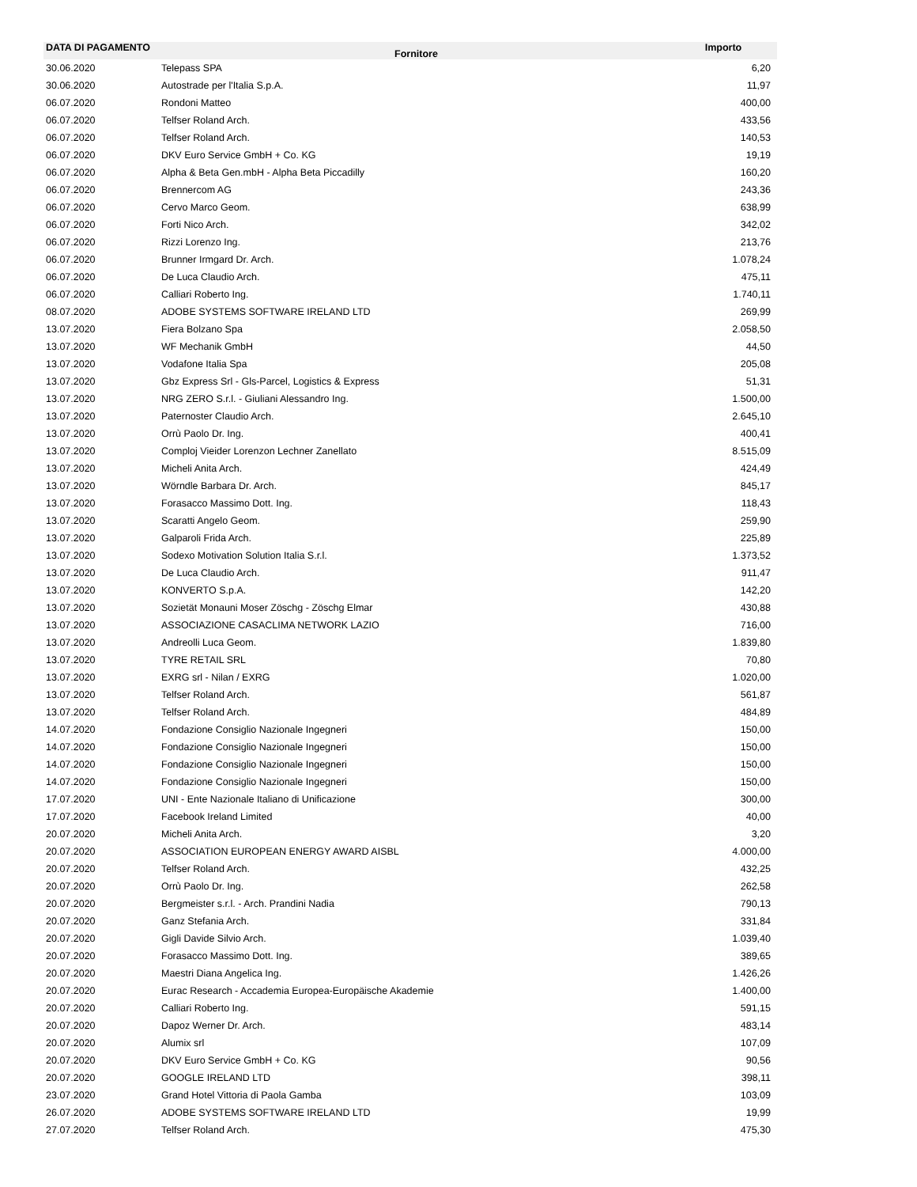| DATA DI PAGAMENTO | Fornitore | Importo |
| --- | --- | --- |
| 30.06.2020 | Telepass SPA | 6,20 |
| 30.06.2020 | Autostrade per l'Italia S.p.A. | 11,97 |
| 06.07.2020 | Rondoni Matteo | 400,00 |
| 06.07.2020 | Telfser Roland Arch. | 433,56 |
| 06.07.2020 | Telfser Roland Arch. | 140,53 |
| 06.07.2020 | DKV Euro Service GmbH + Co. KG | 19,19 |
| 06.07.2020 | Alpha & Beta Gen.mbH - Alpha Beta Piccadilly | 160,20 |
| 06.07.2020 | Brennercom AG | 243,36 |
| 06.07.2020 | Cervo Marco Geom. | 638,99 |
| 06.07.2020 | Forti Nico Arch. | 342,02 |
| 06.07.2020 | Rizzi Lorenzo Ing. | 213,76 |
| 06.07.2020 | Brunner Irmgard Dr. Arch. | 1.078,24 |
| 06.07.2020 | De Luca Claudio Arch. | 475,11 |
| 06.07.2020 | Calliari Roberto Ing. | 1.740,11 |
| 08.07.2020 | ADOBE SYSTEMS SOFTWARE IRELAND LTD | 269,99 |
| 13.07.2020 | Fiera Bolzano Spa | 2.058,50 |
| 13.07.2020 | WF Mechanik GmbH | 44,50 |
| 13.07.2020 | Vodafone Italia Spa | 205,08 |
| 13.07.2020 | Gbz Express Srl - Gls-Parcel, Logistics & Express | 51,31 |
| 13.07.2020 | NRG ZERO S.r.l. - Giuliani Alessandro Ing. | 1.500,00 |
| 13.07.2020 | Paternoster Claudio Arch. | 2.645,10 |
| 13.07.2020 | Orrù Paolo Dr. Ing. | 400,41 |
| 13.07.2020 | Comploj Vieider Lorenzon Lechner Zanellato | 8.515,09 |
| 13.07.2020 | Micheli Anita Arch. | 424,49 |
| 13.07.2020 | Wörndle Barbara Dr. Arch. | 845,17 |
| 13.07.2020 | Forasacco Massimo Dott. Ing. | 118,43 |
| 13.07.2020 | Scaratti Angelo Geom. | 259,90 |
| 13.07.2020 | Galparoli Frida Arch. | 225,89 |
| 13.07.2020 | Sodexo Motivation Solution Italia S.r.l. | 1.373,52 |
| 13.07.2020 | De Luca Claudio Arch. | 911,47 |
| 13.07.2020 | KONVERTO S.p.A. | 142,20 |
| 13.07.2020 | Sozietät Monauni Moser Zöschg - Zöschg Elmar | 430,88 |
| 13.07.2020 | ASSOCIAZIONE CASACLIMA NETWORK LAZIO | 716,00 |
| 13.07.2020 | Andreolli Luca Geom. | 1.839,80 |
| 13.07.2020 | TYRE RETAIL SRL | 70,80 |
| 13.07.2020 | EXRG srl - Nilan / EXRG | 1.020,00 |
| 13.07.2020 | Telfser Roland Arch. | 561,87 |
| 13.07.2020 | Telfser Roland Arch. | 484,89 |
| 14.07.2020 | Fondazione Consiglio Nazionale Ingegneri | 150,00 |
| 14.07.2020 | Fondazione Consiglio Nazionale Ingegneri | 150,00 |
| 14.07.2020 | Fondazione Consiglio Nazionale Ingegneri | 150,00 |
| 14.07.2020 | Fondazione Consiglio Nazionale Ingegneri | 150,00 |
| 17.07.2020 | UNI - Ente Nazionale Italiano di Unificazione | 300,00 |
| 17.07.2020 | Facebook Ireland Limited | 40,00 |
| 20.07.2020 | Micheli Anita Arch. | 3,20 |
| 20.07.2020 | ASSOCIATION EUROPEAN ENERGY AWARD AISBL | 4.000,00 |
| 20.07.2020 | Telfser Roland Arch. | 432,25 |
| 20.07.2020 | Orrù Paolo Dr. Ing. | 262,58 |
| 20.07.2020 | Bergmeister s.r.l. - Arch. Prandini Nadia | 790,13 |
| 20.07.2020 | Ganz Stefania Arch. | 331,84 |
| 20.07.2020 | Gigli Davide Silvio Arch. | 1.039,40 |
| 20.07.2020 | Forasacco Massimo Dott. Ing. | 389,65 |
| 20.07.2020 | Maestri Diana Angelica Ing. | 1.426,26 |
| 20.07.2020 | Eurac Research - Accademia Europea-Europäische Akademie | 1.400,00 |
| 20.07.2020 | Calliari Roberto Ing. | 591,15 |
| 20.07.2020 | Dapoz Werner Dr. Arch. | 483,14 |
| 20.07.2020 | Alumix srl | 107,09 |
| 20.07.2020 | DKV Euro Service GmbH + Co. KG | 90,56 |
| 20.07.2020 | GOOGLE IRELAND LTD | 398,11 |
| 23.07.2020 | Grand Hotel Vittoria di Paola Gamba | 103,09 |
| 26.07.2020 | ADOBE SYSTEMS SOFTWARE IRELAND LTD | 19,99 |
| 27.07.2020 | Telfser Roland Arch. | 475,30 |